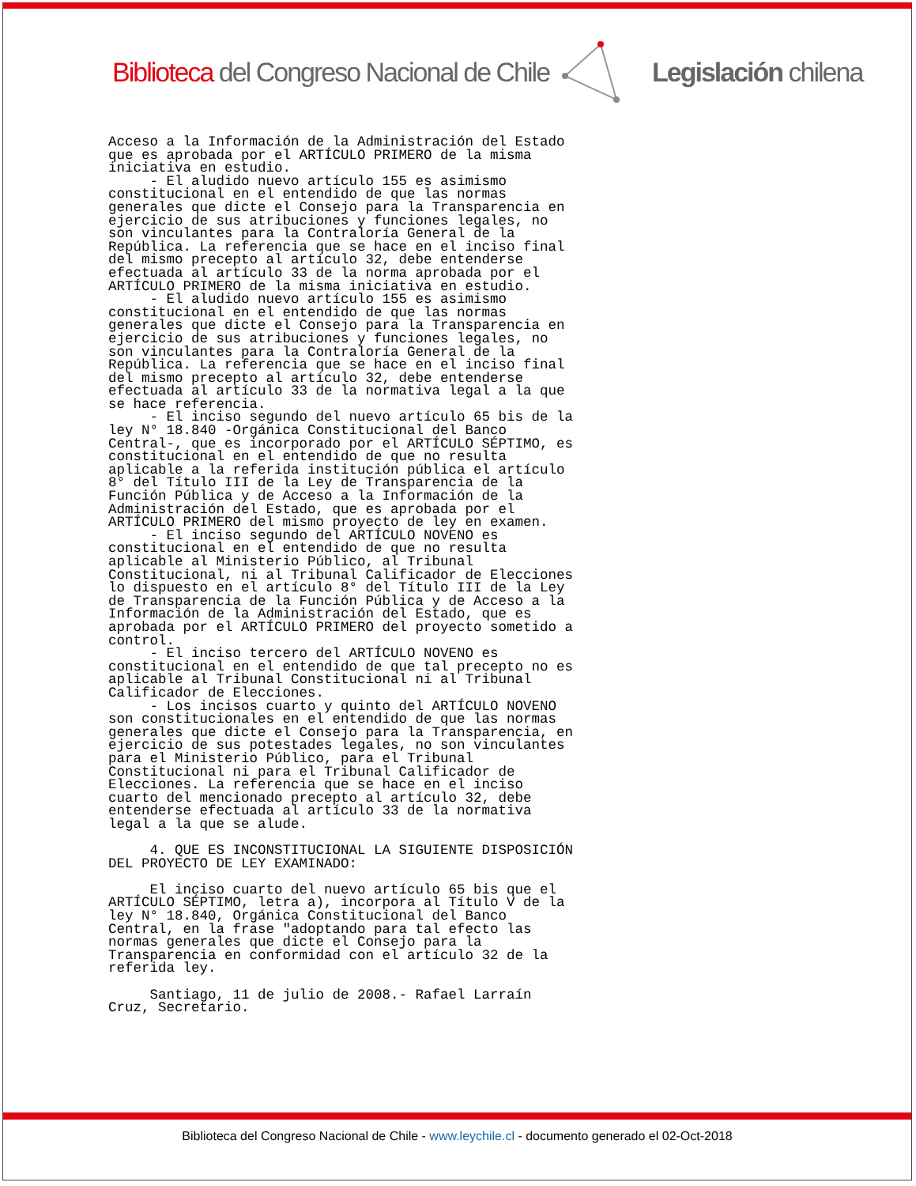Biblioteca del Congreso Nacional de Chile Legislación chilena
Acceso a la Información de la Administración del Estado que es aprobada por el ARTÍCULO PRIMERO de la misma iniciativa en estudio. - El aludido nuevo artículo 155 es asimismo constitucional en el entendido de que las normas generales que dicte el Consejo para la Transparencia en ejercicio de sus atribuciones y funciones legales, no son vinculantes para la Contraloría General de la República. La referencia que se hace en el inciso final del mismo precepto al artículo 32, debe entenderse efectuada al artículo 33 de la norma aprobada por el ARTÍCULO PRIMERO de la misma iniciativa en estudio. - El aludido nuevo artículo 155 es asimismo constitucional en el entendido de que las normas generales que dicte el Consejo para la Transparencia en ejercicio de sus atribuciones y funciones legales, no son vinculantes para la Contraloría General de la República. La referencia que se hace en el inciso final del mismo precepto al artículo 32, debe entenderse efectuada al artículo 33 de la normativa legal a la que se hace referencia. - El inciso segundo del nuevo artículo 65 bis de la ley N° 18.840 -Orgánica Constitucional del Banco Central-, que es incorporado por el ARTÍCULO SÉPTIMO, es constitucional en el entendido de que no resulta aplicable a la referida institución pública el artículo 8° del Título III de la Ley de Transparencia de la Función Pública y de Acceso a la Información de la Administración del Estado, que es aprobada por el ARTÍCULO PRIMERO del mismo proyecto de ley en examen. - El inciso segundo del ARTÍCULO NOVENO es constitucional en el entendido de que no resulta aplicable al Ministerio Público, al Tribunal Constitucional, ni al Tribunal Calificador de Elecciones lo dispuesto en el artículo 8° del Título III de la Ley de Transparencia de la Función Pública y de Acceso a la Información de la Administración del Estado, que es aprobada por el ARTÍCULO PRIMERO del proyecto sometido a control. - El inciso tercero del ARTÍCULO NOVENO es constitucional en el entendido de que tal precepto no es aplicable al Tribunal Constitucional ni al Tribunal Calificador de Elecciones. - Los incisos cuarto y quinto del ARTÍCULO NOVENO son constitucionales en el entendido de que las normas generales que dicte el Consejo para la Transparencia, en ejercicio de sus potestades legales, no son vinculantes para el Ministerio Público, para el Tribunal Constitucional ni para el Tribunal Calificador de Elecciones. La referencia que se hace en el inciso cuarto del mencionado precepto al artículo 32, debe entenderse efectuada al artículo 33 de la normativa legal a la que se alude. 4. QUE ES INCONSTITUCIONAL LA SIGUIENTE DISPOSICIÓN DEL PROYECTO DE LEY EXAMINADO: El inciso cuarto del nuevo artículo 65 bis que el ARTÍCULO SÉPTIMO, letra a), incorpora al Título V de la ley N° 18.840, Orgánica Constitucional del Banco Central, en la frase "adoptando para tal efecto las normas generales que dicte el Consejo para la Transparencia en conformidad con el artículo 32 de la referida ley. Santiago, 11 de julio de 2008.- Rafael Larraín Cruz, Secretario.
Biblioteca del Congreso Nacional de Chile - www.leychile.cl - documento generado el 02-Oct-2018